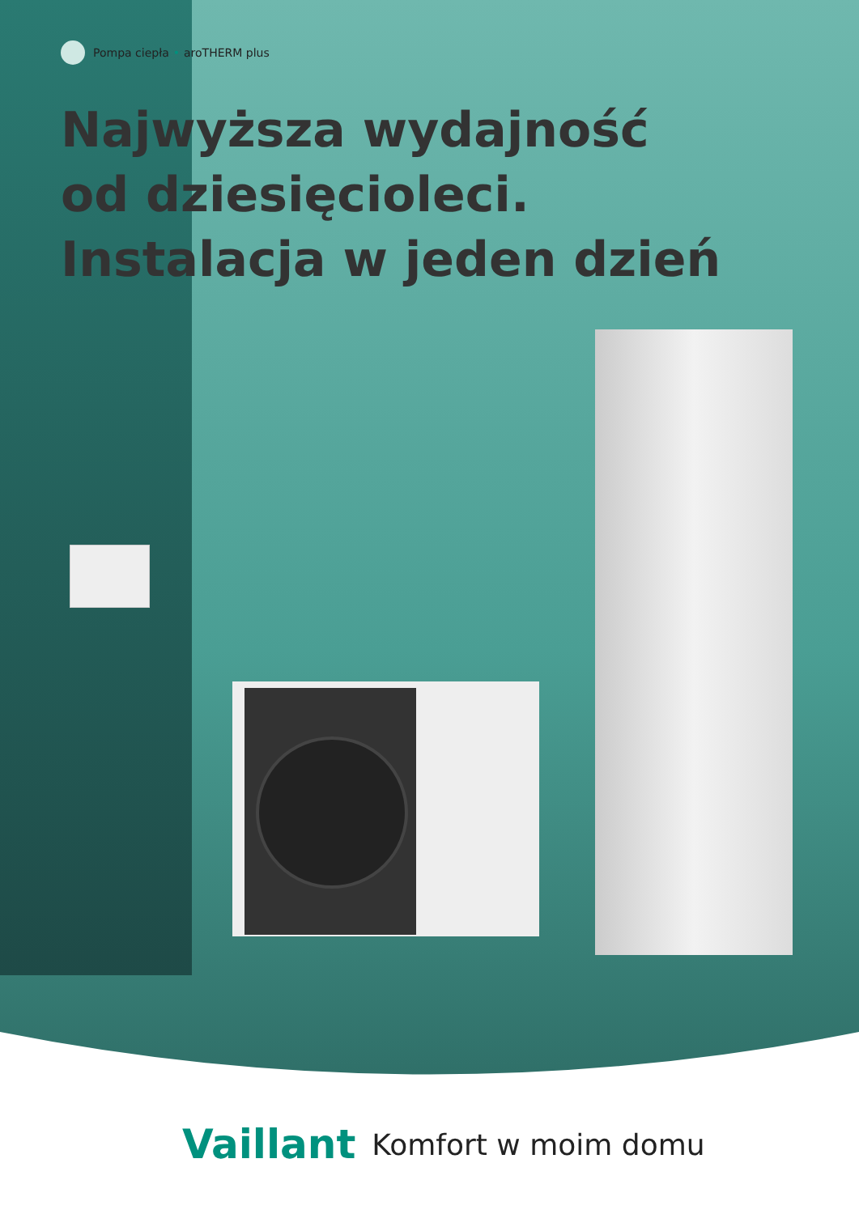Pompa ciepła • aroTHERM plus
Najwyższa wydajność
od dziesięcioleci.
Instalacja w jeden dzień
Vaillant Komfort w moim domu